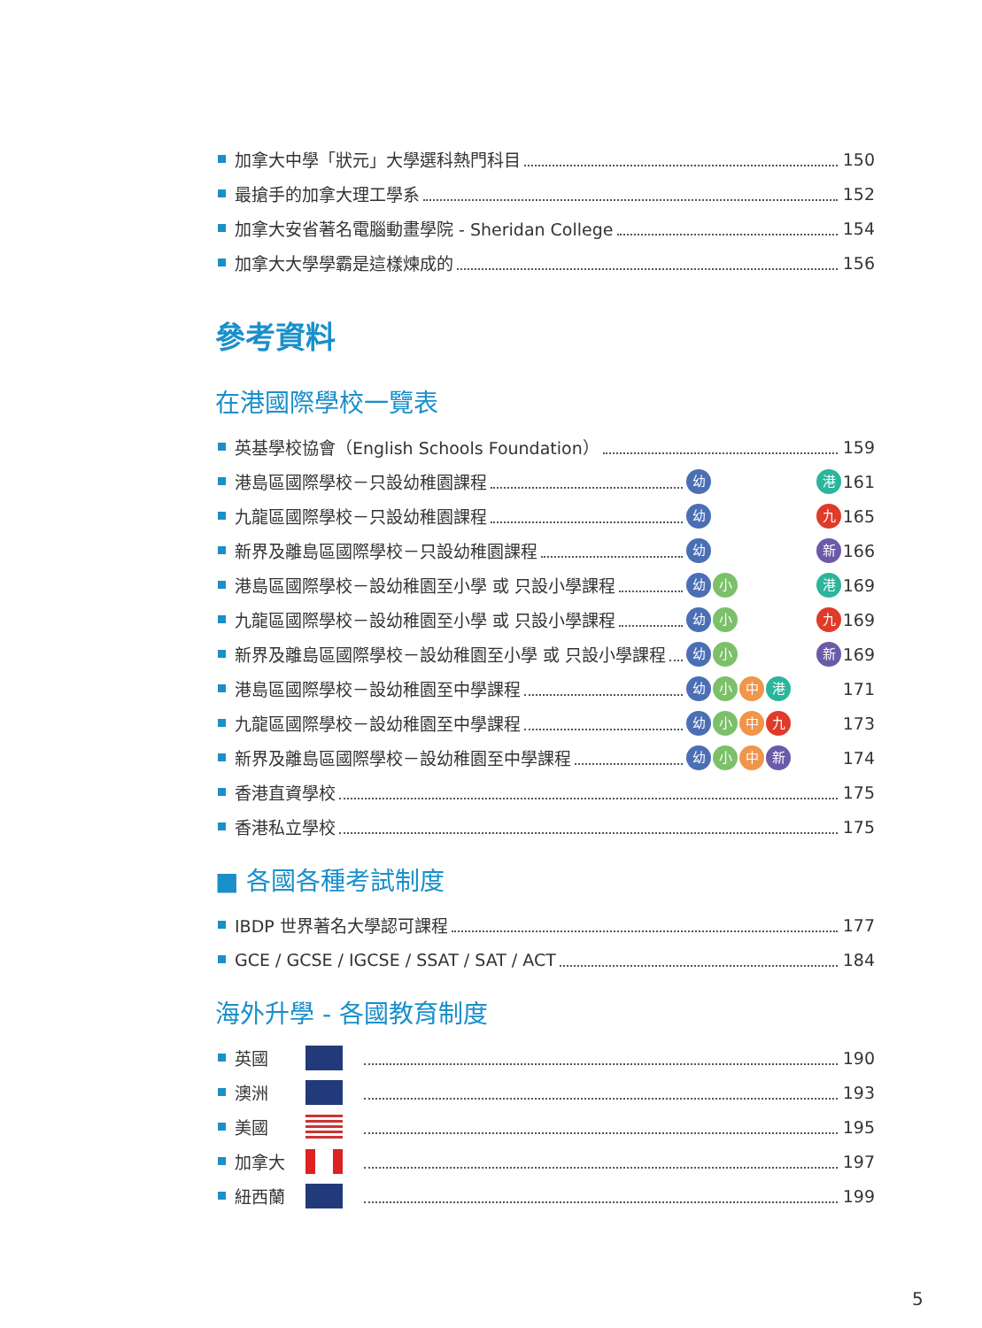加拿大中學「狀元」大學選科熱門科目 150
最搶手的加拿大理工學系 152
加拿大安省著名電腦動畫學院 - Sheridan College 154
加拿大大學學霸是這樣煉成的 156
參考資料
在港國際學校一覽表
英基學校協會（English Schools Foundation） 159
港島區國際學校－只設幼稚園課程 幼 港 161
九龍區國際學校－只設幼稚園課程 幼 九 165
新界及離島區國際學校－只設幼稚園課程 幼 新 166
港島區國際學校－設幼稚園至小學 或 只設小學課程 幼小 港 169
九龍區國際學校－設幼稚園至小學 或 只設小學課程 幼小 九 169
新界及離島區國際學校－設幼稚園至小學 或 只設小學課程 幼小 新 169
港島區國際學校－設幼稚園至中學課程 幼小中港 171
九龍區國際學校－設幼稚園至中學課程 幼小中九 173
新界及離島區國際學校－設幼稚園至中學課程 幼小中新 174
香港直資學校 175
香港私立學校 175
■ 各國各種考試制度
IBDP 世界著名大學認可課程 177
GCE / GCSE / IGCSE / SSAT / SAT / ACT 184
海外升學 - 各國教育制度
英國 190
澳洲 193
美國 195
加拿大 197
紐西蘭 199
5